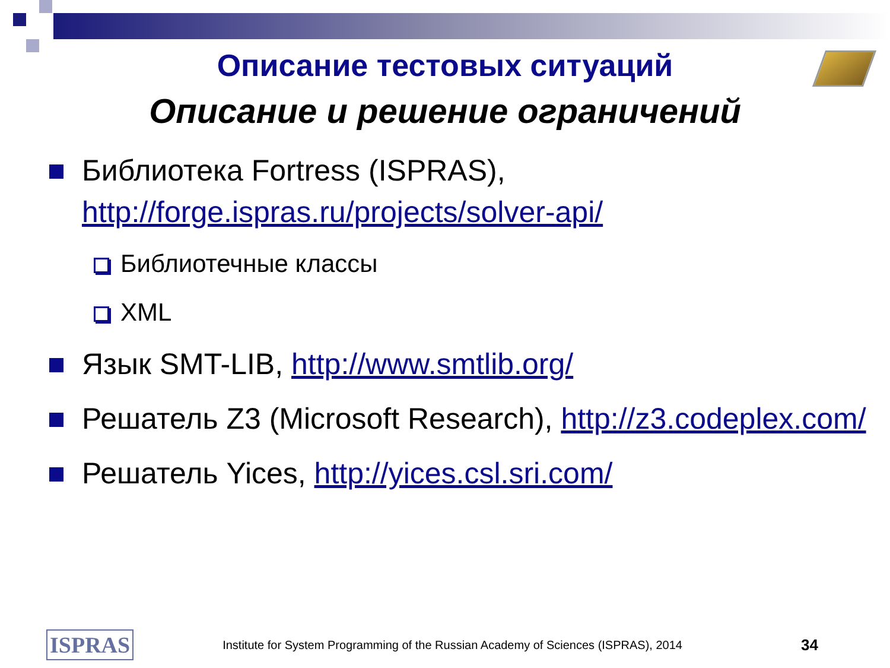Описание тестовых ситуаций
Описание и решение ограничений
Библиотека Fortress (ISPRAS), http://forge.ispras.ru/projects/solver-api/
Библиотечные классы
XML
Язык SMT-LIB, http://www.smtlib.org/
Решатель Z3 (Microsoft Research), http://z3.codeplex.com/
Решатель Yices, http://yices.csl.sri.com/
ISPRAS Institute for System Programming of the Russian Academy of Sciences (ISPRAS), 2014 34